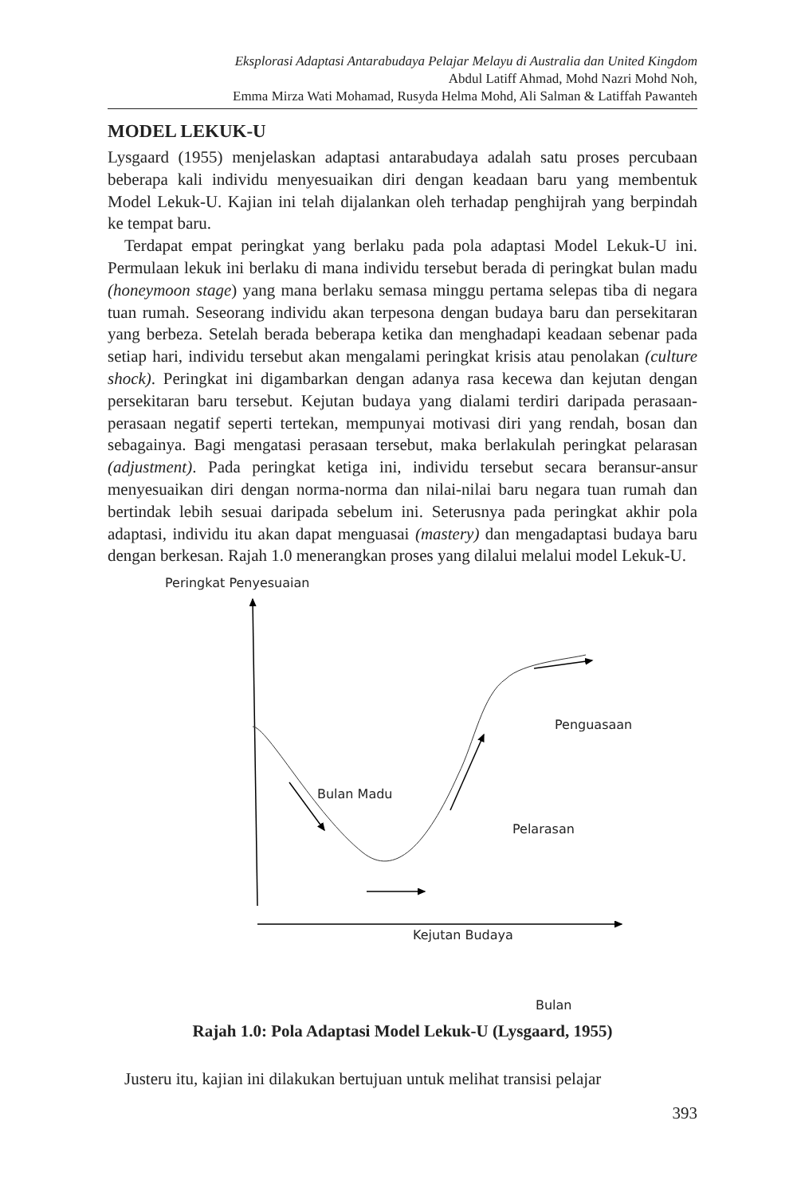Eksplorasi Adaptasi Antarabudaya Pelajar Melayu di Australia dan United Kingdom
Abdul Latiff Ahmad, Mohd Nazri Mohd Noh,
Emma Mirza Wati Mohamad, Rusyda Helma Mohd, Ali Salman & Latiffah Pawanteh
MODEL LEKUK-U
Lysgaard (1955) menjelaskan adaptasi antarabudaya adalah satu proses percubaan beberapa kali individu menyesuaikan diri dengan keadaan baru yang membentuk Model Lekuk-U. Kajian ini telah dijalankan oleh terhadap penghijrah yang berpindah ke tempat baru.
Terdapat empat peringkat yang berlaku pada pola adaptasi Model Lekuk-U ini. Permulaan lekuk ini berlaku di mana individu tersebut berada di peringkat bulan madu (honeymoon stage) yang mana berlaku semasa minggu pertama selepas tiba di negara tuan rumah. Seseorang individu akan terpesona dengan budaya baru dan persekitaran yang berbeza. Setelah berada beberapa ketika dan menghadapi keadaan sebenar pada setiap hari, individu tersebut akan mengalami peringkat krisis atau penolakan (culture shock). Peringkat ini digambarkan dengan adanya rasa kecewa dan kejutan dengan persekitaran baru tersebut. Kejutan budaya yang dialami terdiri daripada perasaan-perasaan negatif seperti tertekan, mempunyai motivasi diri yang rendah, bosan dan sebagainya. Bagi mengatasi perasaan tersebut, maka berlakulah peringkat pelarasan (adjustment). Pada peringkat ketiga ini, individu tersebut secara beransur-ansur menyesuaikan diri dengan norma-norma dan nilai-nilai baru negara tuan rumah dan bertindak lebih sesuai daripada sebelum ini. Seterusnya pada peringkat akhir pola adaptasi, individu itu akan dapat menguasai (mastery) dan mengadaptasi budaya baru dengan berkesan. Rajah 1.0 menerangkan proses yang dilalui melalui model Lekuk-U.
Peringkat Penyesuaian
Penguasaan
Bulan Madu
Pelarasan
Kejutan Budaya
Bulan
Rajah 1.0: Pola Adaptasi Model Lekuk-U (Lysgaard, 1955)
Justeru itu, kajian ini dilakukan bertujuan untuk melihat transisi pelajar
393